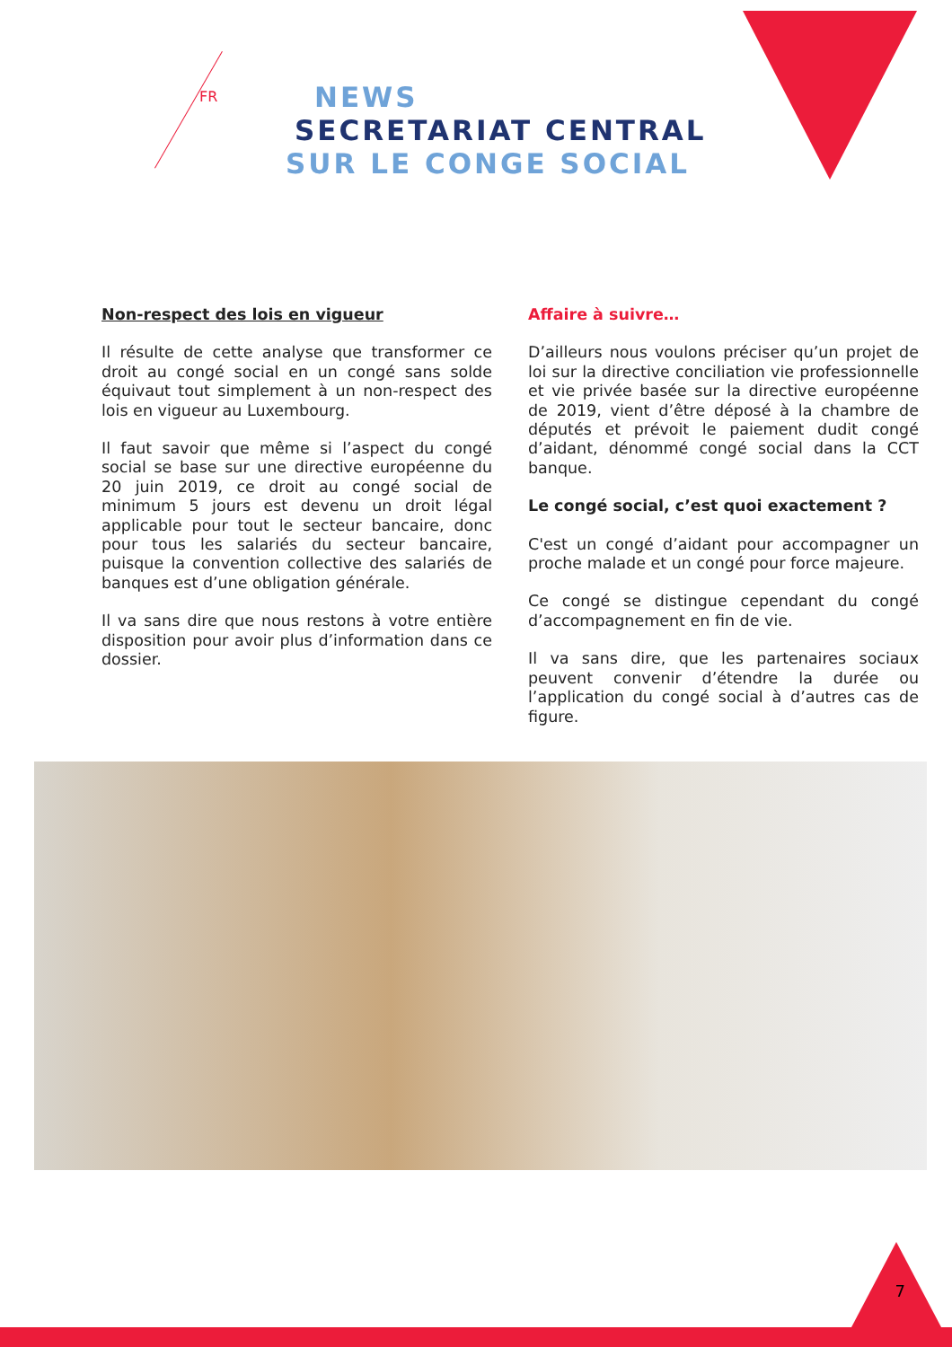FR
NEWS
SECRETARIAT CENTRAL
SUR LE CONGE SOCIAL
Non-respect des lois en vigueur
Il résulte de cette analyse que transformer ce droit au congé social en un congé sans solde équivaut tout simplement à un non-respect des lois en vigueur au Luxembourg.
Il faut savoir que même si l’aspect du congé social se base sur une directive européenne du 20 juin 2019, ce droit au congé social de minimum 5 jours est devenu un droit légal applicable pour tout le secteur bancaire, donc pour tous les salariés du secteur bancaire, puisque la convention collective des salariés de banques est d’une obligation générale.
Il va sans dire que nous restons à votre entière disposition pour avoir plus d’information dans ce dossier.
Affaire à suivre…
D’ailleurs nous voulons préciser qu’un projet de loi sur la directive conciliation vie professionnelle et vie privée basée sur la directive européenne de 2019, vient d’être déposé à la chambre de députés et prévoit le paiement dudit congé d’aidant, dénommé congé social dans la CCT banque.
Le congé social, c’est quoi exactement ?
C'est un congé d’aidant pour accompagner un proche malade et un congé pour force majeure.
Ce congé se distingue cependant du congé d’accompagnement en fin de vie.
Il va sans dire, que les partenaires sociaux peuvent convenir d’étendre la durée ou l’application du congé social à d’autres cas de figure.
7